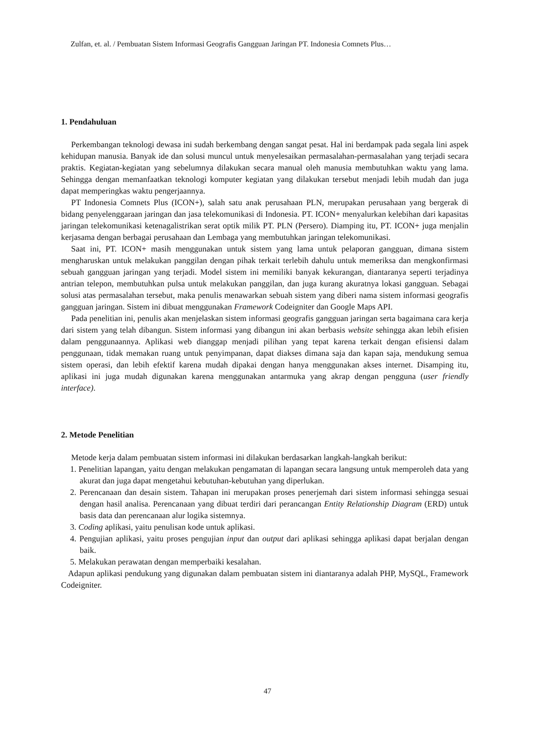Zulfan, et. al. / Pembuatan Sistem Informasi Geografis Gangguan Jaringan PT. Indonesia Comnets Plus…
1. Pendahuluan
Perkembangan teknologi dewasa ini sudah berkembang dengan sangat pesat. Hal ini berdampak pada segala lini aspek kehidupan manusia. Banyak ide dan solusi muncul untuk menyelesaikan permasalahan-permasalahan yang terjadi secara praktis. Kegiatan-kegiatan yang sebelumnya dilakukan secara manual oleh manusia membutuhkan waktu yang lama. Sehingga dengan memanfaatkan teknologi komputer kegiatan yang dilakukan tersebut menjadi lebih mudah dan juga dapat memperingkas waktu pengerjaannya.
PT Indonesia Comnets Plus (ICON+), salah satu anak perusahaan PLN, merupakan perusahaan yang bergerak di bidang penyelenggaraan jaringan dan jasa telekomunikasi di Indonesia. PT. ICON+ menyalurkan kelebihan dari kapasitas jaringan telekomunikasi ketenagalistrikan serat optik milik PT. PLN (Persero). Diamping itu, PT. ICON+ juga menjalin kerjasama dengan berbagai perusahaan dan Lembaga yang membutuhkan jaringan telekomunikasi.
Saat ini, PT. ICON+ masih menggunakan untuk sistem yang lama untuk pelaporan gangguan, dimana sistem mengharuskan untuk melakukan panggilan dengan pihak terkait terlebih dahulu untuk memeriksa dan mengkonfirmasi sebuah gangguan jaringan yang terjadi. Model sistem ini memiliki banyak kekurangan, diantaranya seperti terjadinya antrian telepon, membutuhkan pulsa untuk melakukan panggilan, dan juga kurang akuratnya lokasi gangguan. Sebagai solusi atas permasalahan tersebut, maka penulis menawarkan sebuah sistem yang diberi nama sistem informasi geografis gangguan jaringan. Sistem ini dibuat menggunakan Framework Codeigniter dan Google Maps API.
Pada penelitian ini, penulis akan menjelaskan sistem informasi geografis gangguan jaringan serta bagaimana cara kerja dari sistem yang telah dibangun. Sistem informasi yang dibangun ini akan berbasis website sehingga akan lebih efisien dalam penggunaannya. Aplikasi web dianggap menjadi pilihan yang tepat karena terkait dengan efisiensi dalam penggunaan, tidak memakan ruang untuk penyimpanan, dapat diakses dimana saja dan kapan saja, mendukung semua sistem operasi, dan lebih efektif karena mudah dipakai dengan hanya menggunakan akses internet. Disamping itu, aplikasi ini juga mudah digunakan karena menggunakan antarmuka yang akrap dengan pengguna (user friendly interface).
2. Metode Penelitian
Metode kerja dalam pembuatan sistem informasi ini dilakukan berdasarkan langkah-langkah berikut:
1. Penelitian lapangan, yaitu dengan melakukan pengamatan di lapangan secara langsung untuk memperoleh data yang akurat dan juga dapat mengetahui kebutuhan-kebutuhan yang diperlukan.
2. Perencanaan dan desain sistem. Tahapan ini merupakan proses penerjemah dari sistem informasi sehingga sesuai dengan hasil analisa. Perencanaan yang dibuat terdiri dari perancangan Entity Relationship Diagram (ERD) untuk basis data dan perencanaan alur logika sistemnya.
3. Coding aplikasi, yaitu penulisan kode untuk aplikasi.
4. Pengujian aplikasi, yaitu proses pengujian input dan output dari aplikasi sehingga aplikasi dapat berjalan dengan baik.
5. Melakukan perawatan dengan memperbaiki kesalahan.
Adapun aplikasi pendukung yang digunakan dalam pembuatan sistem ini diantaranya adalah PHP, MySQL, Framework Codeigniter.
47